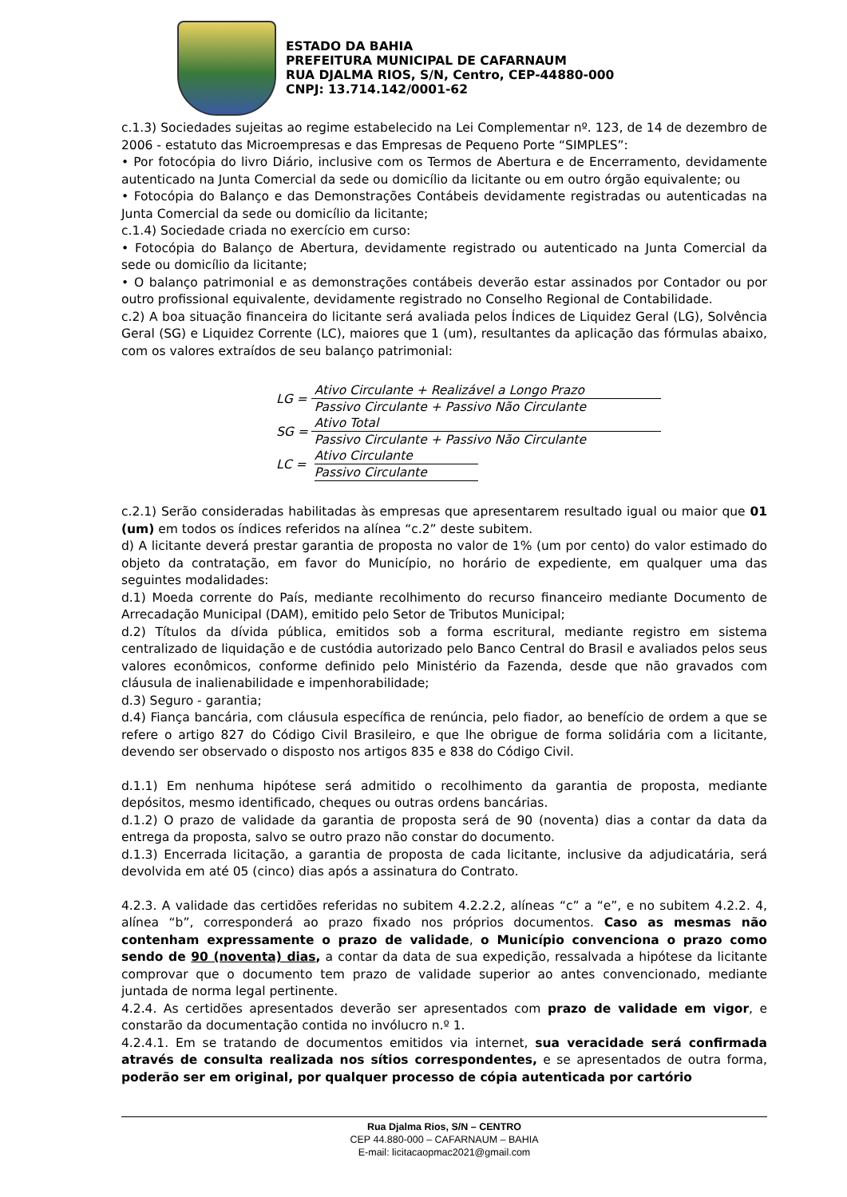ESTADO DA BAHIA
PREFEITURA MUNICIPAL DE CAFARNAUM
RUA DJALMA RIOS, S/N, Centro, CEP-44880-000
CNPJ: 13.714.142/0001-62
c.1.3) Sociedades sujeitas ao regime estabelecido na Lei Complementar nº. 123, de 14 de dezembro de 2006 - estatuto das Microempresas e das Empresas de Pequeno Porte “SIMPLES”:
• Por fotocópia do livro Diário, inclusive com os Termos de Abertura e de Encerramento, devidamente autenticado na Junta Comercial da sede ou domicílio da licitante ou em outro órgão equivalente; ou
• Fotocópia do Balanço e das Demonstrações Contábeis devidamente registradas ou autenticadas na Junta Comercial da sede ou domicílio da licitante;
c.1.4) Sociedade criada no exercício em curso:
• Fotocópia do Balanço de Abertura, devidamente registrado ou autenticado na Junta Comercial da sede ou domicílio da licitante;
• O balanço patrimonial e as demonstrações contábeis deverão estar assinados por Contador ou por outro profissional equivalente, devidamente registrado no Conselho Regional de Contabilidade.
c.2) A boa situação financeira do licitante será avaliada pelos Índices de Liquidez Geral (LG), Solvência Geral (SG) e Liquidez Corrente (LC), maiores que 1 (um), resultantes da aplicação das fórmulas abaixo, com os valores extraídos de seu balanço patrimonial:
| LG = | Ativo Circulante + Realizável a Longo Prazo |
| | Passivo Circulante + Passivo Não Circulante |
| SG = | Ativo Total |
| | Passivo Circulante + Passivo Não Circulante |
| LC = | Ativo Circulante |
| | Passivo Circulante |
c.2.1) Serão consideradas habilitadas às empresas que apresentarem resultado igual ou maior que 01 (um) em todos os índices referidos na alínea “c.2” deste subitem.
d) A licitante deverá prestar garantia de proposta no valor de 1% (um por cento) do valor estimado do objeto da contratação, em favor do Município, no horário de expediente, em qualquer uma das seguintes modalidades:
d.1) Moeda corrente do País, mediante recolhimento do recurso financeiro mediante Documento de Arrecadação Municipal (DAM), emitido pelo Setor de Tributos Municipal;
d.2) Títulos da dívida pública, emitidos sob a forma escritural, mediante registro em sistema centralizado de liquidação e de custódia autorizado pelo Banco Central do Brasil e avaliados pelos seus valores econômicos, conforme definido pelo Ministério da Fazenda, desde que não gravados com cláusula de inalienabilidade e impenhorabilidade;
d.3) Seguro - garantia;
d.4) Fiança bancária, com cláusula específica de renúncia, pelo fiador, ao benefício de ordem a que se refere o artigo 827 do Código Civil Brasileiro, e que lhe obrigue de forma solidária com a licitante, devendo ser observado o disposto nos artigos 835 e 838 do Código Civil.
d.1.1) Em nenhuma hipótese será admitido o recolhimento da garantia de proposta, mediante depósitos, mesmo identificado, cheques ou outras ordens bancárias.
d.1.2) O prazo de validade da garantia de proposta será de 90 (noventa) dias a contar da data da entrega da proposta, salvo se outro prazo não constar do documento.
d.1.3) Encerrada licitação, a garantia de proposta de cada licitante, inclusive da adjudicatária, será devolvida em até 05 (cinco) dias após a assinatura do Contrato.
4.2.3. A validade das certidões referidas no subitem 4.2.2.2, alíneas “c” a “e”, e no subitem 4.2.2. 4, alínea “b”, corresponderá ao prazo fixado nos próprios documentos. Caso as mesmas não contenham expressamente o prazo de validade, o Município convenciona o prazo como sendo de 90 (noventa) dias, a contar da data de sua expedição, ressalvada a hipótese da licitante comprovar que o documento tem prazo de validade superior ao antes convencionado, mediante juntada de norma legal pertinente.
4.2.4. As certidões apresentados deverão ser apresentados com prazo de validade em vigor, e constarão da documentação contida no invólucro n.º 1.
4.2.4.1. Em se tratando de documentos emitidos via internet, sua veracidade será confirmada através de consulta realizada nos sítios correspondentes, e se apresentados de outra forma, poderão ser em original, por qualquer processo de cópia autenticada por cartório
Rua Djalma Rios, S/N – CENTRO
CEP 44.880-000 – CAFARNAUM – BAHIA
E-mail: licitacaopmac2021@gmail.com